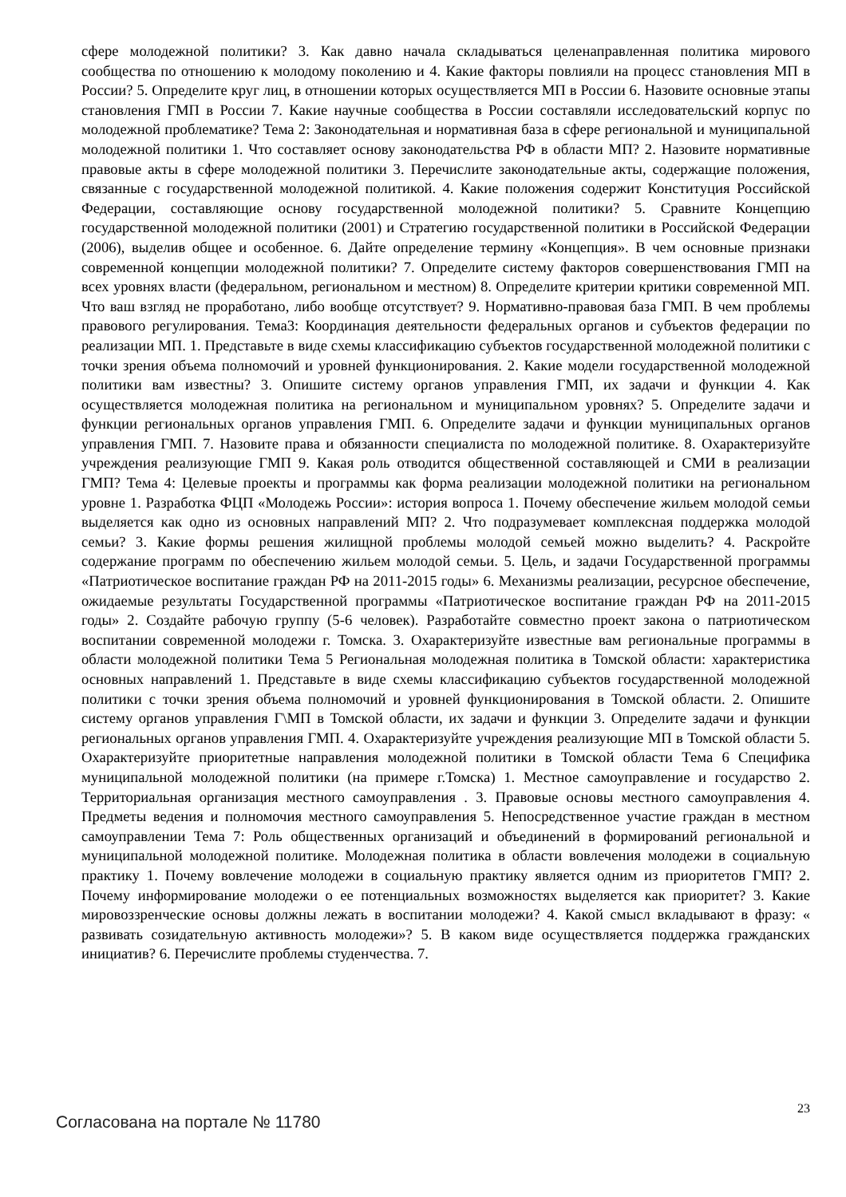сфере молодежной политики? 3. Как давно начала складываться целенаправленная политика мирового сообщества по отношению к молодому поколению и 4. Какие факторы повлияли на процесс становления МП в России? 5. Определите круг лиц, в отношении которых осуществляется МП в России 6. Назовите основные этапы становления ГМП в России 7. Какие научные сообщества в России составляли исследовательский корпус по молодежной проблематике? Тема 2: Законодательная и нормативная база в сфере региональной и муниципальной молодежной политики 1. Что составляет основу законодательства РФ в области МП? 2. Назовите нормативные правовые акты в сфере молодежной политики 3. Перечислите законодательные акты, содержащие положения, связанные с государственной молодежной политикой. 4. Какие положения содержит Конституция Российской Федерации, составляющие основу государственной молодежной политики? 5. Сравните Концепцию государственной молодежной политики (2001) и Стратегию государственной политики в Российской Федерации (2006), выделив общее и особенное. 6. Дайте определение термину «Концепция». В чем основные признаки современной концепции молодежной политики? 7. Определите систему факторов совершенствования ГМП на всех уровнях власти (федеральном, региональном и местном) 8. Определите критерии критики современной МП. Что ваш взгляд не проработано, либо вообще отсутствует? 9. Нормативно-правовая база ГМП. В чем проблемы правового регулирования. Тема3: Координация деятельности федеральных органов и субъектов федерации по реализации МП. 1. Представьте в виде схемы классификацию субъектов государственной молодежной политики с точки зрения объема полномочий и уровней функционирования. 2. Какие модели государственной молодежной политики вам известны? 3. Опишите систему органов управления ГМП, их задачи и функции 4. Как осуществляется молодежная политика на региональном и муниципальном уровнях? 5. Определите задачи и функции региональных органов управления ГМП. 6. Определите задачи и функции муниципальных органов управления ГМП. 7. Назовите права и обязанности специалиста по молодежной политике. 8. Охарактеризуйте учреждения реализующие ГМП 9. Какая роль отводится общественной составляющей и СМИ в реализации ГМП? Тема 4: Целевые проекты и программы как форма реализации молодежной политики на региональном уровне 1. Разработка ФЦП «Молодежь России»: история вопроса 1. Почему обеспечение жильем молодой семьи выделяется как одно из основных направлений МП? 2. Что подразумевает комплексная поддержка молодой семьи? 3. Какие формы решения жилищной проблемы молодой семьей можно выделить? 4. Раскройте содержание программ по обеспечению жильем молодой семьи. 5. Цель, и задачи Государственной программы «Патриотическое воспитание граждан РФ на 2011-2015 годы» 6. Механизмы реализации, ресурсное обеспечение, ожидаемые результаты Государственной программы «Патриотическое воспитание граждан РФ на 2011-2015 годы» 2. Создайте рабочую группу (5-6 человек). Разработайте совместно проект закона о патриотическом воспитании современной молодежи г. Томска. 3. Охарактеризуйте известные вам региональные программы в области молодежной политики Тема 5 Региональная молодежная политика в Томской области: характеристика основных направлений 1. Представьте в виде схемы классификацию субъектов государственной молодежной политики с точки зрения объема полномочий и уровней функционирования в Томской области. 2. Опишите систему органов управления Г\МП в Томской области, их задачи и функции 3. Определите задачи и функции региональных органов управления ГМП. 4. Охарактеризуйте учреждения реализующие МП в Томской области 5. Охарактеризуйте приоритетные направления молодежной политики в Томской области Тема 6 Специфика муниципальной молодежной политики (на примере г.Томска) 1. Местное самоуправление и государство 2. Территориальная организация местного самоуправления . 3. Правовые основы местного самоуправления 4. Предметы ведения и полномочия местного самоуправления 5. Непосредственное участие граждан в местном самоуправлении Тема 7: Роль общественных организаций и объединений в формирований региональной и муниципальной молодежной политике. Молодежная политика в области вовлечения молодежи в социальную практику 1. Почему вовлечение молодежи в социальную практику является одним из приоритетов ГМП? 2. Почему информирование молодежи о ее потенциальных возможностях выделяется как приоритет? 3. Какие мировоззренческие основы должны лежать в воспитании молодежи? 4. Какой смысл вкладывают в фразу: « развивать созидательную активность молодежи»? 5. В каком виде осуществляется поддержка гражданских инициатив? 6. Перечислите проблемы студенчества. 7.
Согласована на портале № 11780 23